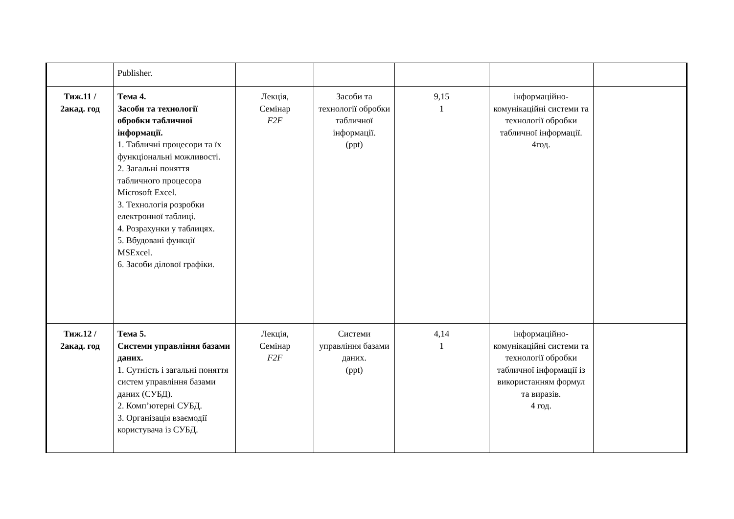| | Publisher. | | | | | | |
| Тиж.11 / 2акад. год | Тема 4. Засоби та технології обробки табличної інформації. 1. Табличні процесори та їх функціональні можливості. 2. Загальні поняття табличного процесора Microsoft Excel. 3. Технологія розробки електронної таблиці. 4. Розрахунки у таблицях. 5. Вбудовані функції MSExcel. 6. Засоби ділової графіки. | Лекція, Семінар F2F | Засоби та технології обробки табличної інформації. (ppt) | 9,15 1 | інформаційно-комунікаційні системи та технології обробки табличної інформації. 4год. | | |
| Тиж.12 / 2акад. год | Тема 5. Системи управління базами даних. 1. Сутність і загальні поняття систем управління базами даних (СУБД). 2. Комп’ютерні СУБД. 3. Організація взаємодії користувача із СУБД. | Лекція, Семінар F2F | Системи управління базами даних. (ppt) | 4,14 1 | інформаційно-комунікаційні системи та технології обробки табличної інформації із використанням формул та виразів. 4 год. | | |